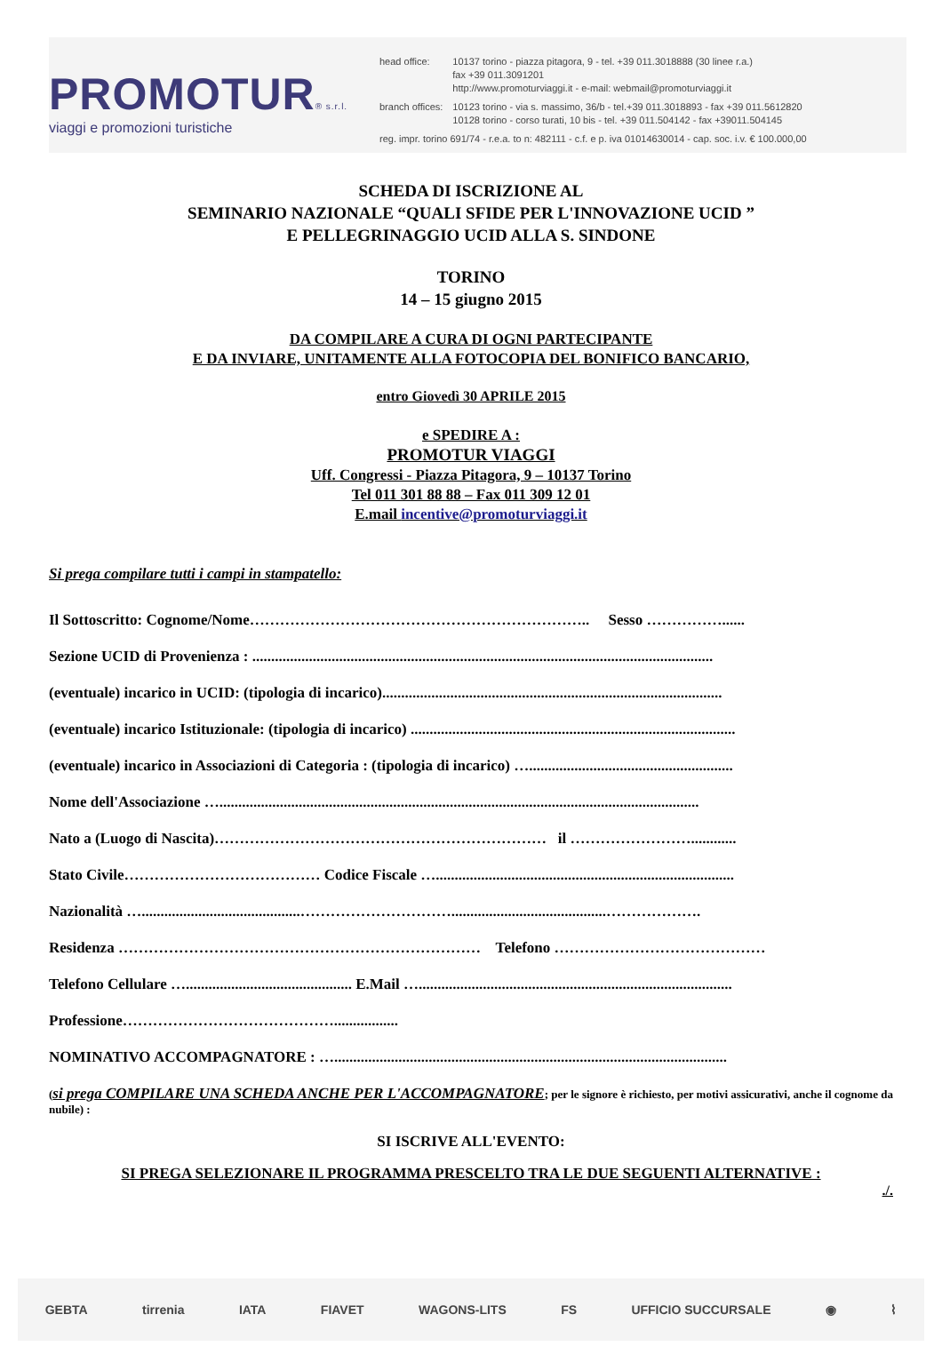PROMOTUR® s.r.l.
viaggi e promozioni turistiche
| head office: | 10137 torino - piazza pitagora, 9 - tel. +39 011.3018888 (30 linee r.a.) fax +39 011.3091201 http://www.promoturviaggi.it - e-mail: webmail@promoturviaggi.it |
| branch offices: | 10123 torino - via s. massimo, 36/b - tel.+39 011.3018893 - fax +39 011.5612820 10128 torino - corso turati, 10 bis - tel. +39 011.504142 - fax +39011.504145 |
| reg. impr. torino 691/74 - r.e.a. to n: 482111 - c.f. e p. iva 01014630014 - cap. soc. i.v. € 100.000,00 | |
SCHEDA DI ISCRIZIONE AL
SEMINARIO NAZIONALE “QUALI SFIDE PER L'INNOVAZIONE UCID ”
E PELLEGRINAGGIO UCID ALLA S. SINDONE
TORINO
14 – 15 giugno 2015
DA COMPILARE A CURA DI OGNI PARTECIPANTE
E DA INVIARE, UNITAMENTE ALLA FOTOCOPIA DEL BONIFICO BANCARIO,
entro Giovedì 30 APRILE 2015
e SPEDIRE A :
PROMOTUR VIAGGI
Uff. Congressi - Piazza Pitagora, 9 – 10137 Torino
Tel 011 301 88 88 – Fax 011 309 12 01
E.mail incentive@promoturviaggi.it
Si prega compilare tutti i campi in stampatello:
Il Sottoscritto: Cognome/Nome………………………………………………………….. Sesso ……………......
Sezione UCID di Provenienza : ..........................................................................................................................
(eventuale) incarico in UCID: (tipologia di incarico)..........................................................................................
(eventuale) incarico Istituzionale: (tipologia di incarico) ......................................................................................
(eventuale) incarico in Associazioni di Categoria : (tipologia di incarico) …......................................................
Nome dell'Associazione …...............................................................................................................................
Nato a (Luogo di Nascita)………………………………………………………… il ……………………............
Stato Civile………………………………… Codice Fiscale …...............................................................................
Nazionalità …..........................................………………………….........................................……………….
Residenza ……………………………………………………………… Telefono ……………………………………
Telefono Cellulare …............................................ E.Mail …...................................................................................
Professione…………………………………….................
NOMINATIVO ACCOMPAGNATORE : …........................................................................................................
(si prega COMPILARE UNA SCHEDA ANCHE PER L'ACCOMPAGNATORE; per le signore è richiesto, per motivi assicurativi, anche il cognome da nubile) :
SI ISCRIVE ALL'EVENTO:
SI PREGA SELEZIONARE IL PROGRAMMA PRESCELTO TRA LE DUE SEGUENTI ALTERNATIVE :
./.
GEBTA tirrenia IATA FIAVET WAGONS-LITS FS UFFICIO SUCCURSALE ◉ ⌇